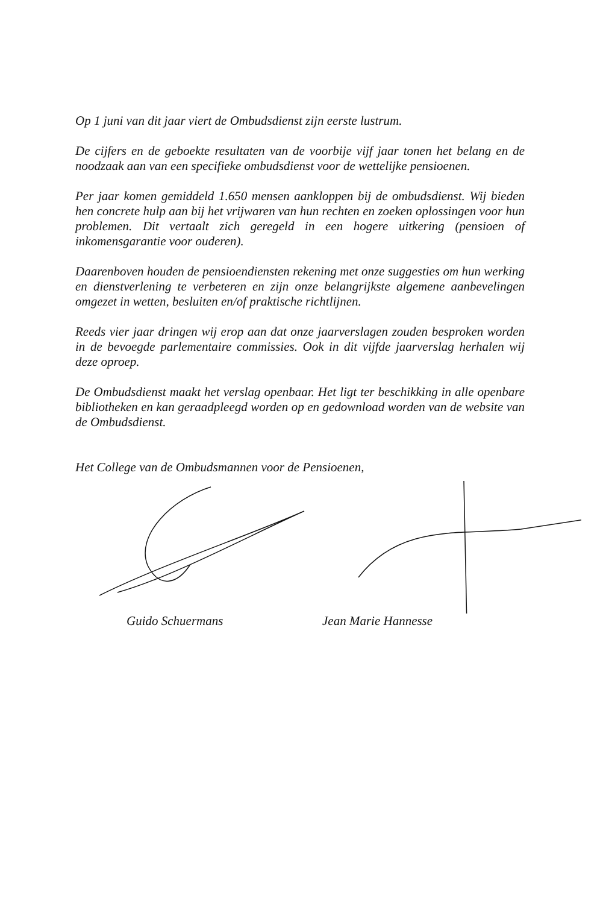Op 1 juni van dit jaar viert de Ombudsdienst zijn eerste lustrum.
De cijfers en de geboekte resultaten van de voorbije vijf jaar tonen het belang en de noodzaak aan van een specifieke ombudsdienst voor de wettelijke pensioenen.
Per jaar komen gemiddeld 1.650 mensen aankloppen bij de ombudsdienst. Wij bieden hen concrete hulp aan bij het vrijwaren van hun rechten en zoeken oplossingen voor hun problemen. Dit vertaalt zich geregeld in een hogere uitkering (pensioen of inkomensgarantie voor ouderen).
Daarenboven houden de pensioendiensten rekening met onze suggesties om hun werking en dienstverlening te verbeteren en zijn onze belangrijkste algemene aanbevelingen omgezet in wetten, besluiten en/of praktische richtlijnen.
Reeds vier jaar dringen wij erop aan dat onze jaarverslagen zouden besproken worden in de bevoegde parlementaire commissies. Ook in dit vijfde jaarverslag herhalen wij deze oproep.
De Ombudsdienst maakt het verslag openbaar. Het ligt ter beschikking in alle openbare bibliotheken en kan geraadpleegd worden op en gedownload worden van de website van de Ombudsdienst.
Het College van de Ombudsmannen voor de Pensioenen,
Guido Schuermans Jean Marie Hannesse